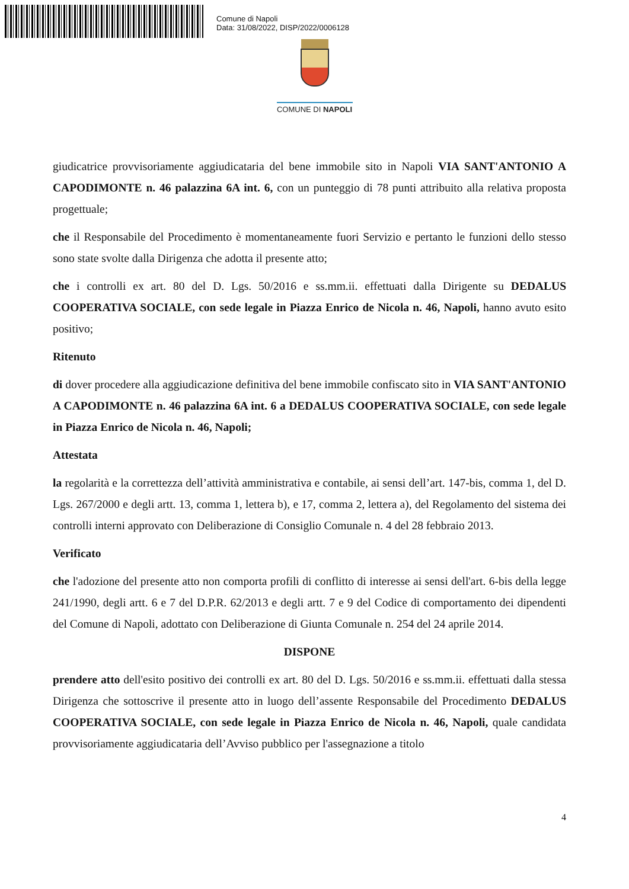Comune di Napoli
Data: 31/08/2022, DISP/2022/0006128
COMUNE DI NAPOLI
giudicatrice provvisoriamente aggiudicataria del bene immobile sito in Napoli VIA SANT'ANTONIO A CAPODIMONTE n. 46 palazzina 6A int. 6, con un punteggio di 78 punti attribuito alla relativa proposta progettuale;
che il Responsabile del Procedimento è momentaneamente fuori Servizio e pertanto le funzioni dello stesso sono state svolte dalla Dirigenza che adotta il presente atto;
che i controlli ex art. 80 del D. Lgs. 50/2016 e ss.mm.ii. effettuati dalla Dirigente su DEDALUS COOPERATIVA SOCIALE, con sede legale in Piazza Enrico de Nicola n. 46, Napoli, hanno avuto esito positivo;
Ritenuto
di dover procedere alla aggiudicazione definitiva del bene immobile confiscato sito in VIA SANT'ANTONIO A CAPODIMONTE n. 46 palazzina 6A int. 6 a DEDALUS COOPERATIVA SOCIALE, con sede legale in Piazza Enrico de Nicola n. 46, Napoli;
Attestata
la regolarità e la correttezza dell’attività amministrativa e contabile, ai sensi dell’art. 147-bis, comma 1, del D. Lgs. 267/2000 e degli artt. 13, comma 1, lettera b), e 17, comma 2, lettera a), del Regolamento del sistema dei controlli interni approvato con Deliberazione di Consiglio Comunale n. 4 del 28 febbraio 2013.
Verificato
che l'adozione del presente atto non comporta profili di conflitto di interesse ai sensi dell'art. 6-bis della legge 241/1990, degli artt. 6 e 7 del D.P.R. 62/2013 e degli artt. 7 e 9 del Codice di comportamento dei dipendenti del Comune di Napoli, adottato con Deliberazione di Giunta Comunale n. 254 del 24 aprile 2014.
DISPONE
prendere atto dell'esito positivo dei controlli ex art. 80 del D. Lgs. 50/2016 e ss.mm.ii. effettuati dalla stessa Dirigenza che sottoscrive il presente atto in luogo dell’assente Responsabile del Procedimento DEDALUS COOPERATIVA SOCIALE, con sede legale in Piazza Enrico de Nicola n. 46, Napoli, quale candidata provvisoriamente aggiudicataria dell’Avviso pubblico per l'assegnazione a titolo
4